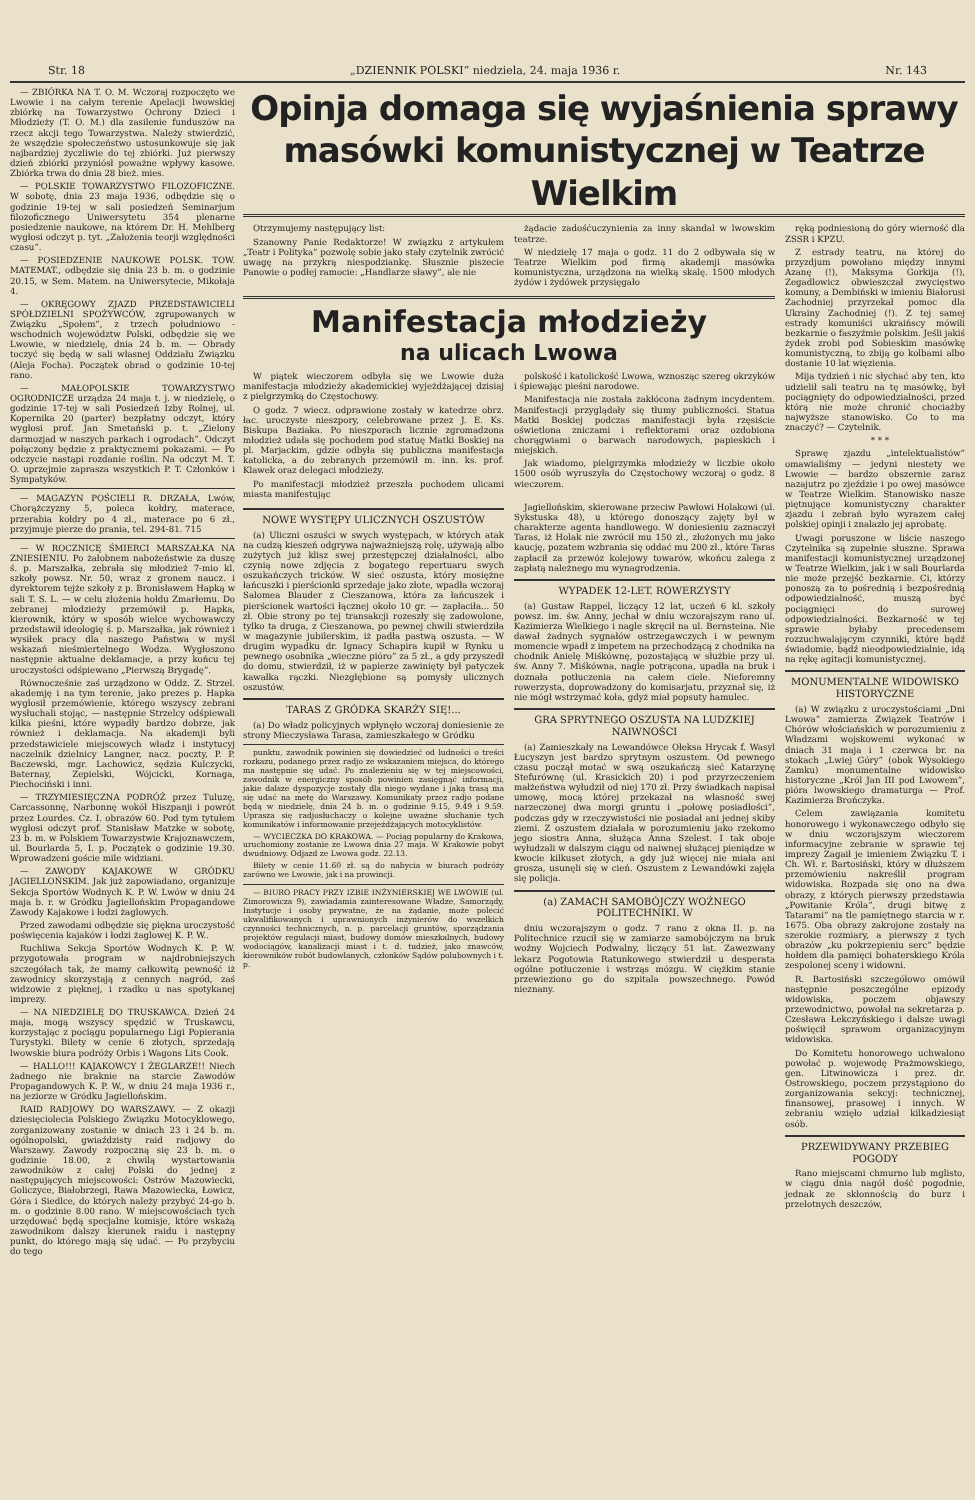Str. 18 „DZIENNIK POLSKI” niedziela, 24. maja 1936 r. Nr. 143
— ZBIÓRKA NA T. O. M. Wczoraj rozpoczęto we Lwowie i na całym terenie Apelacji lwowskiej zbiórkę na Towarzystwo Ochrony Dzieci i Młodzieży (T. O. M.) dla zasilenie funduszów na rzecz akcji tego Towarzystwa. Należy stwierdzić, że wszędzie społeczeństwo ustosunkowuje się jak najbardziej życzliwie do tej zbiórki. Już pierwszy dzień zbiórki przyniósł poważne wpływy kasowe. Zbiórka trwa do dnia 28 bież. mies.
— POLSKIE TOWARZYSTWO FILOZOFICZNE. W sobotę, dnia 23 maja 1936, odbędzie się o godzinie 19-tej w sali posiedzeń Seminarjum filozoficznego Uniwersytetu 354 plenarne posiedzenie naukowe, na którem Dr. H. Mehlberg wygłosi odczyt p. tyt. „Założenia teorji względności czasu”.
— POSIEDZENIE NAUKOWE POLSK. TOW. MATEMAT., odbędzie się dnia 23 b. m. o godzinie 20.15, w Sem. Matem. na Uniwersytecie, Mikołaja 4.
— OKRĘGOWY ZJAZD PRZEDSTAWICIELI SPÓŁDZIELNI SPOŻYWCÓW, zgrupowanych w Związku „Społem”, z trzech południowo - wschodnich województw Polski, odbędzie się we Lwowie, w niedzielę, dnia 24 b. m. — Obrady toczyć się będą w sali własnej Oddziału Związku (Aleja Focha). Początek obrad o godzinie 10-tej rano.
— MAŁOPOLSKIE TOWARZYSTWO OGRODNICZE urządza 24 maja t. j. w niedzielę, o godzinie 17-tej w sali Posiedzeń Izby Rolnej, ul. Kopernika 20 (parter) bezpłatny odczyt, który wygłosi prof. Jan Smetański p. t. „Zielony darmozjad w naszych parkach i ogrodach”. Odczyt połączony będzie z praktycznemi pokazami. — Po odczycie nastąpi rozdanie roślin. Na odczyt M. T. O. uprzejmie zaprasza wszystkich P. T. Członków i Sympatyków.
— MAGAZYN POŚCIELI R. DRZAŁA, Lwów, Chorążczyzny 5, poleca kołdry, materace, przerabia kołdry po 4 zł., materace po 6 zł., przyjmuje pierze do prania, tel. 294-81. 715
— W ROCZNICĘ ŚMIERCI MARSZAŁKA NA ZNIESIENIU. Po żałobnem nabożeństwie za duszę ś. p. Marszałka, zebrała się młodzież 7-mio kl. szkoły powsz. Nr. 50, wraz z gronem naucz. i dyrektorem tejże szkoły z p. Bronisławem Hapką w sali T. S. L. — w celu złożenia hołdu Zmarłemu. Do zebranej młodzieży przemówił p. Hapka, kierownik, który w sposób wielce wychowawczy przedstawił ideologię ś. p. Marszałka, jak również i wysiłek pracy dla naszego Państwa w myśl wskazań nieśmiertelnego Wodza. Wygłoszono następnie aktualne deklamacje, a przy końcu tej uroczystości odśpiewano „Pierwszą Brygadę”.
Równocześnie zaś urządzono w Oddz. Z. Strzel. akademję i na tym terenie, jako prezes p. Hapka wygłosił przemówienie, którego wszyscy zebrani wysłuchali stojąc, — następnie Strzelcy odśpiewali kilka pieśni, które wypadły bardzo dobrze, jak również i deklamacja. Na akademji byli przedstawiciele miejscowych władz i instytucyj naczelnik dzielnicy Langner, nacz. poczty, P. P. Baczewski, mgr. Lachowicz, sędzia Kulczycki, Baternay, Zepielski, Wójcicki, Kornaga, Piechociński i inni.
— TRZYMIESIĘCZNA PODRÓŻ przez Tuluzę, Carcassonnę, Narbonnę wokół Hiszpanji i powrót przez Lourdes. Cz. I. obrazów 60. Pod tym tytułem wygłosi odczyt prof. Stanisław Matzke w sobotę, 23 b. m. w Polskiem Towarzystwie Krajoznawczem, ul. Bourlarda 5, I. p. Początek o godzinie 19.30. Wprowadzeni goście mile widziani.
— ZAWODY KAJAKOWE W GRÓDKU JAGIELLOŃSKIM. Jak już zapowiadano, organizuje Sekcja Sportów Wodnych K. P. W. Lwów w dniu 24 maja b. r. w Gródku Jagiellońskim Propagandowe Zawody Kajakowe i łodzi żaglowych.
Przed zawodami odbędzie się piękna uroczystość poświęcenia kajaków i łodzi żaglowej K. P. W..
Ruchliwa Sekcja Sportów Wodnych K. P. W. przygotowała program w najdrobniejszych szczegółach tak, że mamy całkowitą pewność iż zawodnicy skorzystają z cennych nagród, zaś widzowie z pięknej, i rzadko u nas spotykanej imprezy.
— NA NIEDZIELĘ DO TRUSKAWCA. Dzień 24 maja, mogą wszyscy spędzić w Truskawcu, korzystając z pociągu popularnego Ligi Popierania Turystyki. Bilety w cenie 6 złotych, sprzedają lwowskie biura podróży Orbis i Wagons Lits Cook.
— HALLO!!! KAJAKOWCY I ŻEGLARZE!! Niech żadnego nie braknie na starcie Zawodów Propagandowych K. P. W., w dniu 24 maja 1936 r., na jeziorze w Gródku Jagiellońskim.
RAID RADJOWY DO WARSZAWY. — Z okazji dziesięciolecia Polskiego Związku Motocyklowego, zorganizowany zostanie w dniach 23 i 24 b. m. ogólnopolski, gwiaździsty raid radjowy do Warszawy. Zawody rozpoczną się 23 b. m. o godzinie 18.00, z chwilą wystartowania zawodników z całej Polski do jednej z następujących miejscowości: Ostrów Mazowiecki, Goliczyce, Białobrzegi, Rawa Mazowiecka, Łowicz, Góra i Siedlce, do których należy przybyć 24-go b. m. o godzinie 8.00 rano. W miejscowościach tych urzędować będą specjalne komisje, które wskażą zawodnikom dalszy kierunek raidu i następny punkt, do którego mają się udać. — Po przybyciu do tego
Opinja domaga się wyjaśnienia sprawy
masówki komunistycznej w Teatrze Wielkim
Otrzymujemy następujący list:
Szanowny Panie Redaktorze! W związku z artykułem „Teatr i Polityka” pozwolę sobie jako stały czytelnik zwrócić uwagę na przykrą niespodziankę. Słusznie piszecie Panowie o podłej ramocie: „Handlarze sławy”, ale nie
żądacie zadośćuczynienia za inny skandal w lwowskim teatrze.
W niedzielę 17 maja o godz. 11 do 2 odbywała się w Teatrze Wielkim pod firmą akademji masówka komunistyczna, urządzona na wielką skalę. 1500 młodych żydów i żydówek przysięgało
Manifestacja młodzieży
na ulicach Lwowa
W piątek wieczorem odbyła się we Lwowie duża manifestacja młodzieży akademickiej wyjeżdżającej dzisiaj z pielgrzymką do Częstochowy.
O godz. 7 wiecz. odprawione zostały w katedrze obrz. łac. uroczyste nieszpory, celebrowane przez J. E. Ks. Biskupa Baziaka. Po nieszporach licznie zgromadzona młodzież udała się pochodem pod statuę Matki Boskiej na pl. Marjackim, gdzie odbyła się publiczna manifestacja katolicka, a do zebranych przemówił m. inn. ks. prof. Klawek oraz delegaci młodzieży.
Po manifestacji młodzież przeszła pochodem ulicami miasta manifestując
polskość i katolickość Lwowa, wznosząc szereg okrzyków i śpiewając pieśni narodowe.
Manifestacja nie została zakłócona żadnym incydentem. Manifestacji przyglądały się tłumy publiczności. Statua Matki Boskiej podczas manifestacji była rzęsiście oświetlona zniczami i reflektorami oraz ozdobiona chorągwiami o barwach narodowych, papieskich i miejskich.
Jak wiadomo, pielgrzymka młodzieży w liczbie około 1500 osób wyruszyła do Częstochowy wczoraj o godz. 8 wieczorem.
NOWE WYSTĘPY ULICZNYCH OSZUSTÓW
(a) Uliczni oszuści w swych występach, w których atak na cudzą kieszeń odgrywa najważniejszą rolę, używają albo zużytych już klisz swej przestępczej działalności, albo czynią nowe zdjęcia z bogatego repertuaru swych oszukańczych tricków. W sieć oszusta, który mosiężne łańcuszki i pierścionki sprzedaje jako złote, wpadła wczoraj Salomea Blauder z Cieszanowa, która za łańcuszek i pierścionek wartości łącznej około 10 gr. — zapłaciła... 50 zł. Obie strony po tej transakcji rozeszły się zadowolone, tylko ta druga, z Cieszanowa, po pewnej chwili stwierdziła w magazynie jubilerskim, iż padła pastwą oszusta. — W drugim wypadku dr. Ignacy Schapira kupił w Rynku u pewnego osobnika „wieczne pióro” za 5 zł., a gdy przyszedł do domu, stwierdził, iż w papierze zawinięty był patyczek kawałka rączki. Niezgłębione są pomysły ulicznych oszustów.
TARAS Z GRÓDKA SKARŻY SIĘ!...
(a) Do władz policyjnych wpłynęło wczoraj doniesienie ze strony Mieczysława Tarasa, zamieszkałego w Gródku
punktu, zawodnik powinien się dowiedzieć od ludności o treści rozkazu, podanego przez radjo ze wskazaniem miejsca, do którego ma następnie się udać. Po znalezieniu się w tej miejscowości, zawodnik w energiczny sposób powinien zasięgnąć informacji, jakie dalsze dyspozycje zostały dla niego wydane i jaką trasą ma się udać na metę do Warszawy. Komunikaty przez radjo podane będą w niedzielę, dnia 24 b. m. o godzinie 9.15, 9.49 i 9.59. Uprasza się radjosłuchaczy o kolejne uważne słuchanie tych komunikatów i informowanie przejeżdżających motocyklistów.
— WYCIECZKA DO KRAKOWA. — Pociąg popularny do Krakowa, uruchomiony zostanie ze Lwowa dnia 27 maja. W Krakowie pobyt dwudniowy. Odjazd ze Lwowa godz. 22.13.
Bilety w cenie 11.60 zł. są do nabycia w biurach podróży zarówno we Lwowie, jak i na prowincji.
— BIURO PRACY PRZY IZBIE INŻYNIERSKIEJ WE LWOWIE (ul. Zimorowicza 9), zawiadamia zainteresowane Władze, Samorządy, Instytucje i osoby prywatne, że na żądanie, może polecić ukwalifikowanych i uprawnionych inżynierów do wszelkich czynności technicznych, n. p. parcelacji gruntów, sporządzania projektów regulacji miast, budowy domów mieszkalnych, budowy wodociągów, kanalizacji miast i t. d. tudzież, jako znawców, kierowników robót budowlanych, członków Sądów polubownych i t. p.
Jagiellońskim, skierowane przeciw Pawłowi Holakowi (ul. Sykstuska 48), u którego donoszący zajęty był w charakterze agenta handlowego. W doniesieniu zaznaczył Taras, iż Holak nie zwrócił mu 150 zł., złożonych mu jako kaucję, pozatem wzbrania się oddać mu 200 zł., które Taras zapłacił za przewóz kolejowy towarów, wkońcu zalega z zapłatą należnego mu wynagrodzenia.
WYPADEK 12-LET. ROWERZYSTY
(a) Gustaw Rappel, liczący 12 lat, uczeń 6 kl. szkoły powsz. im. św. Anny, jechał w dniu wczorajszym rano ul. Kazimierza Wielkiego i nagle skręcił na ul. Bernsteina. Nie dawał żadnych sygnałów ostrzegawczych i w pewnym momencie wpadł z impetem na przechodzącą z chodnika na chodnik Anielę Miśkównę, pozostającą w służbie przy ul. św. Anny 7. Miśkówna, nagle potrącona, upadła na bruk i doznała potłuczenia na całem ciele. Nieforemny rowerzysta, doprowadzony do komisarjatu, przyznał się, iż nie mógł wstrzymać koła, gdyż miał popsuty hamulec.
GRA SPRYTNEGO OSZUSTA NA LUDZKIEJ NAIWNOŚCI
(a) Zamieszkały na Lewandówce Ołeksa Hrycak f. Wasyl Łucyszyn jest bardzo sprytnym oszustem. Od pewnego czasu począł motać w swą oszukańczą sieć Katarzynę Stefurównę (ul. Krasickich 20) i pod przyrzeczeniem małżeństwa wyłudził od niej 170 zł. Przy świadkach napisał umowę, mocą której przekazał na własność swej narzeczonej dwa morgi gruntu i „połowę posiadłości”, podczas gdy w rzeczywistości nie posiadał ani jednej skiby ziemi. Z oszustem działała w porozumieniu jako rzekomo jego siostra Anna, służąca Anna Szelest. I tak oboje wyłudzali w dalszym ciągu od naiwnej służącej pieniądze w kwocie kilkuset złotych, a gdy już więcej nie miała ani grosza, usunęli się w cień. Oszustem z Lewandówki zajęła się policja.
(a) ZAMACH SAMOBÓJCZY WOŹNEGO POLITECHNIKI. W
dniu wczorajszym o godz. 7 rano z okna II. p. na Politechnice rzucił się w zamiarze samobójczym na bruk woźny Wojciech Podwalny, liczący 51 lat. Zawezwany lekarz Pogotowia Ratunkowego stwierdził u desperata ogólne potłuczenie i wstrząs mózgu. W ciężkim stanie przewieziono go do szpitala powszechnego. Powód nieznany.
ręką podniesioną do góry wierność dla ZSSR i KPZU.
Z estrady teatru, na której do przyzdjum powołano między innymi Azanę (!), Maksyma Gorkija (!), Zegadlowicz obwieszczał zwycięstwo komuny, a Dembiński w imieniu Białorusi Zachodniej przyrzekał pomoc dla Ukrainy Zachodniej (!). Z tej samej estrady komuniści ukraińscy mówili bezkarnie o faszyźmie polskim. Jeśli jakiś żydek zrobi pod Sobieskim masówkę komunistyczną, to zbiją go kolbami albo dostanie 10 lat więzienia.
Mija tydzień i nic słychać aby ten, kto udzielił sali teatru na tę masówkę, był pociągnięty do odpowiedzialności, przed którą nie może chronić chociażby najwyższe stanowisko. Co to ma znaczyć? — Czytelnik.
* * *
Sprawę zjazdu „intelektualistów” omawialiśmy — jedyni niestety we Lwowie — bardzo obszernie zaraz nazajutrz po zjeździe i po owej masówce w Teatrze Wielkim. Stanowisko nasze piętnujące komunistyczny charakter zjazdu i zebrań było wyrazem całej polskiej opinji i znalazło jej aprobatę.
Uwagi poruszone w liście naszego Czytelnika są zupełnie słuszne. Sprawa manifestacji komunistycznej urządzonej w Teatrze Wielkim, jak i w sali Bourlarda nie może przejść bezkarnie. Ci, którzy ponoszą za to pośrednią i bezpośrednią odpowiedzialność, muszą być pociągnięci do surowej odpowiedzialności. Bezkarność w tej sprawie byłaby precedensem rozzuchwalającym czynniki, które bądź świadomie, bądź nieodpowiedzialnie, idą na rękę agitacji komunistycznej.
MONUMENTALNE WIDOWISKO HISTORYCZNE
(a) W związku z uroczystościami „Dni Lwowa” zamierza Związek Teatrów i Chórów włościańskich w porozumieniu z Władzami wojskowemi wykonać w dniach 31 maja i 1 czerwca br. na stokach „Lwiej Góry” (obok Wysokiego Zamku) monumentalne widowisko historyczne „Król Jan III pod Lwowem”, pióra lwowskiego dramaturga — Prof. Kazimierza Brończyka.
Celem zawiązania komitetu honorowego i wykonawczego odbyło się w dniu wczorajszym wieczorem informacyjne zebranie w sprawie tej imprezy Zagaił je imieniem Związku T. i Ch. Wł. r. Bartosiński, który w dłuższem przemówieniu nakreślił program widowiska. Rozpada się ono na dwa obrazy, z których pierwszy przedstawia „Powitanie Króla”, drugi bitwę z Tatarami” na tle pamiętnego starcia w r. 1675. Oba obrazy zakrojone zostały na szerokie rozmiary, a pierwszy z tych obrazów „ku pokrzepieniu serc” będzie hołdem dla pamięci bohaterskiego Króla zespolonej sceny i widowni.
R. Bartosiński szczegółowo omówił następnie poszczególne epizody widowiska, poczem objawszy przewodnictwo, powołał na sekretarza p. Czesława Łekczyńskiego i dalsze uwagi poświęcił sprawom organizacyjnym widowiska.
Do Komitetu honorowego uchwalono powołać p. wojewodę Prażmowskiego, gen. Litwinowicza i prez. dr. Ostrowskiego, poczem przystąpiono do zorganizowania sekcyj: technicznej, finansowej, prasowej i innych. W zebraniu wzięło udział kilkadziesiąt osób.
PRZEWIDYWANY PRZEBIEG POGODY
Rano miejscami chmurno lub mglisto, w ciągu dnia nagół dość pogodnie, jednak ze skłonnością do burz i przelotnych deszczów,